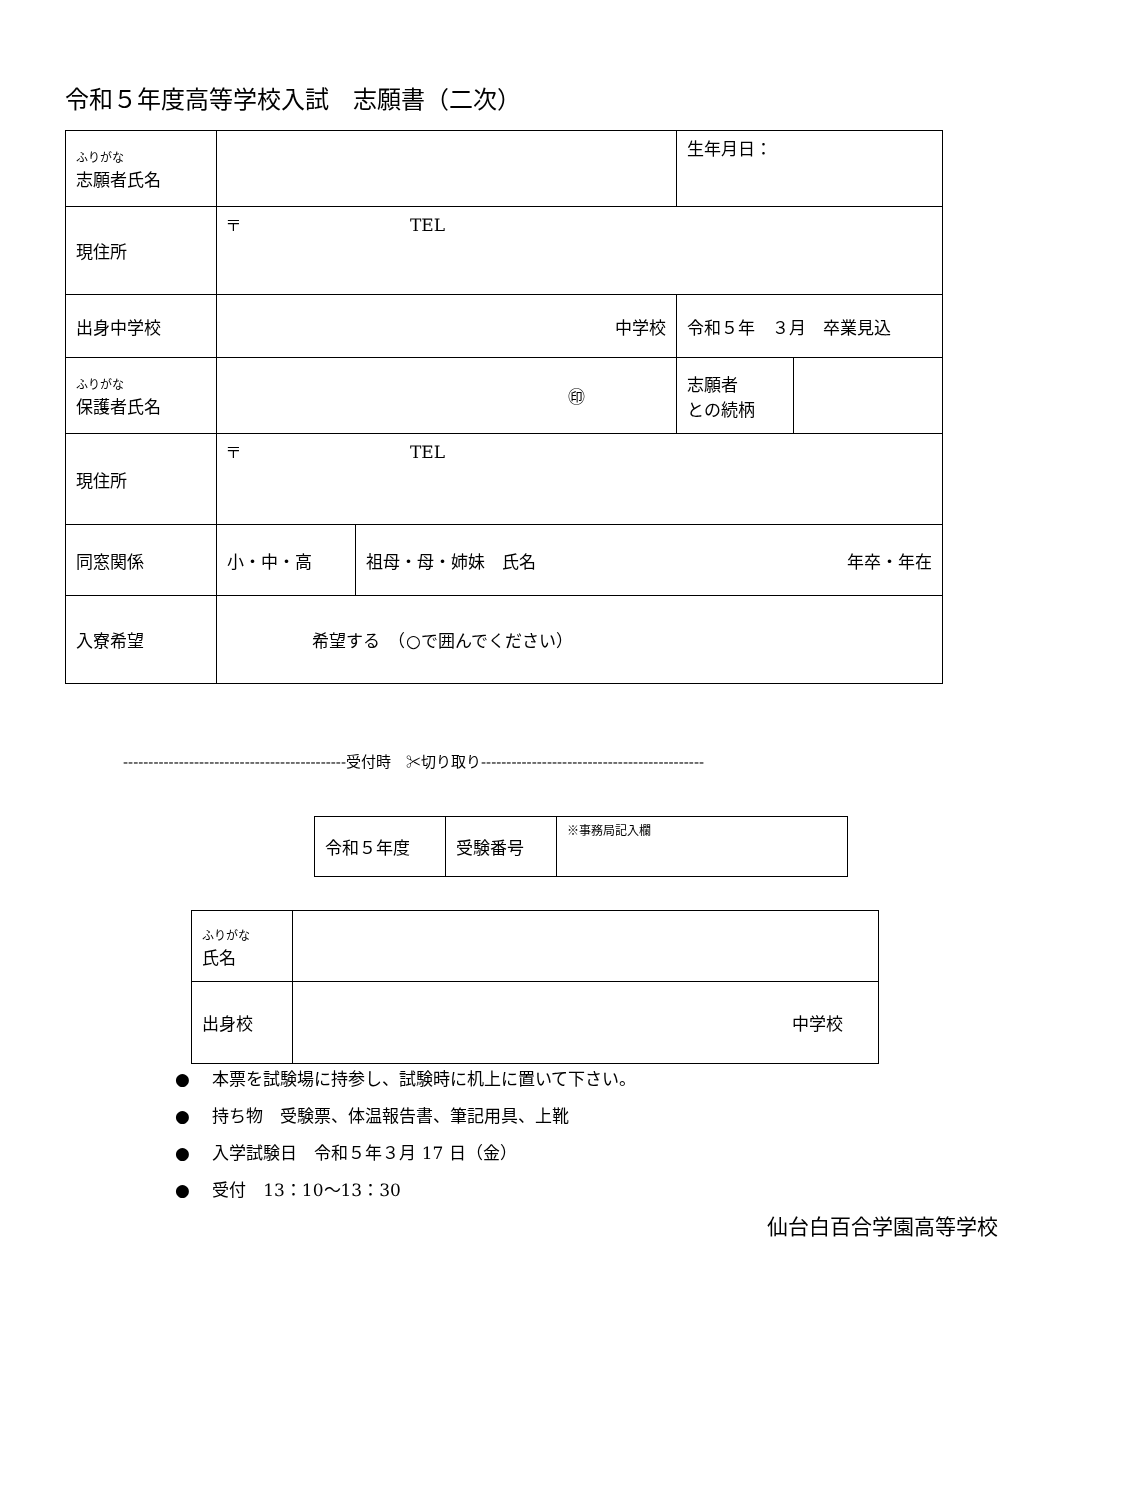令和５年度高等学校入試　志願書（二次）
| ふりがな 志願者氏名 | | | 生年月日： | |
| 現住所 | 〒 TEL | | | |
| 出身中学校 | 中学校 | | 令和５年 ３月 卒業見込 | |
| ふりがな 保護者氏名 | ㊞ | | 志願者 との続柄 | |
| 現住所 | 〒 TEL | | | |
| 同窓関係 | 小・中・高 | 祖母・母・姉妹 氏名 年卒・年在 | | |
| 入寮希望 | 希望する （○で囲んでください） | | | |
--------------------------------------------受付時　✂切り取り--------------------------------------------
| 令和５年度 | 受験番号 | ※事務局記入欄 |
| ふりがな 氏名 | |
| 出身校 | 中学校 |
●　 本票を試験場に持参し、試験時に机上に置いて下さい。
●　 持ち物　受験票、体温報告書、筆記用具、上靴
●　 入学試験日　令和５年３月 17 日（金）
●　 受付　13：10～13：30
仙台白百合学園高等学校